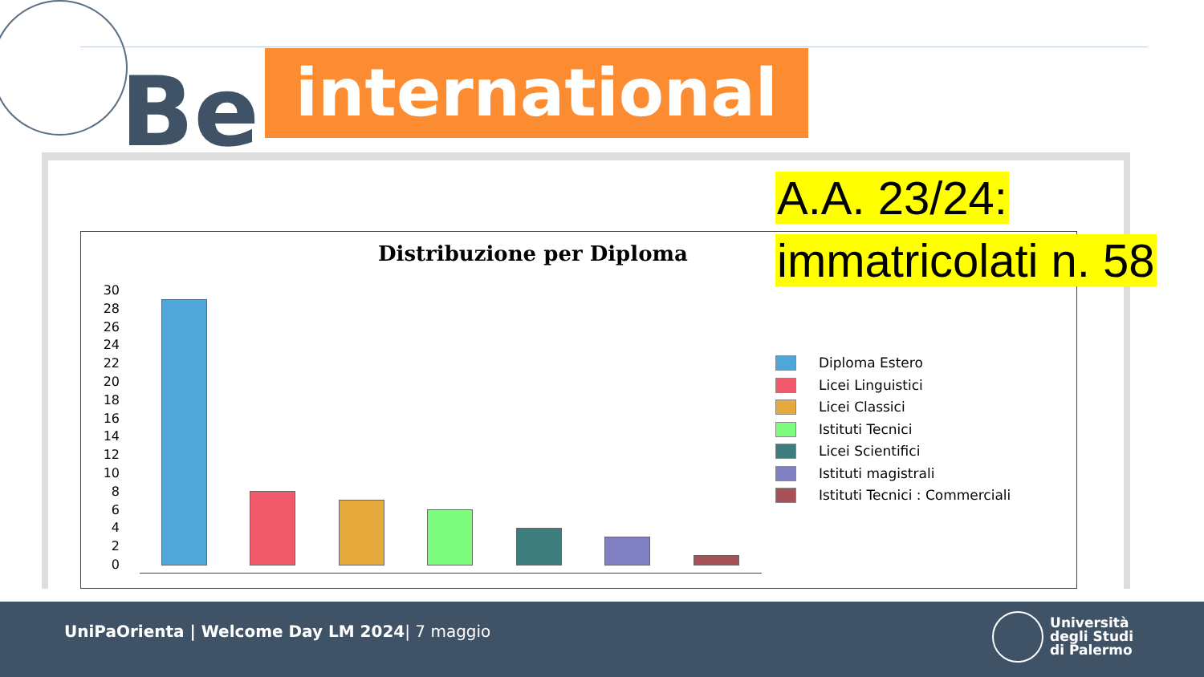Be
international
Distribuzione per Diploma
30
28
26
24
22
20
18
16
14
12
10
8
6
4
2
0
Diploma Estero
Licei Linguistici
Licei Classici
Istituti Tecnici
Licei Scientifici
Istituti magistrali
Istituti Tecnici : Commerciali
A.A. 23/24:
immatricolati n. 58
UniPaOrienta | Welcome Day LM 2024| 7 maggio
Università
degli Studi
di Palermo